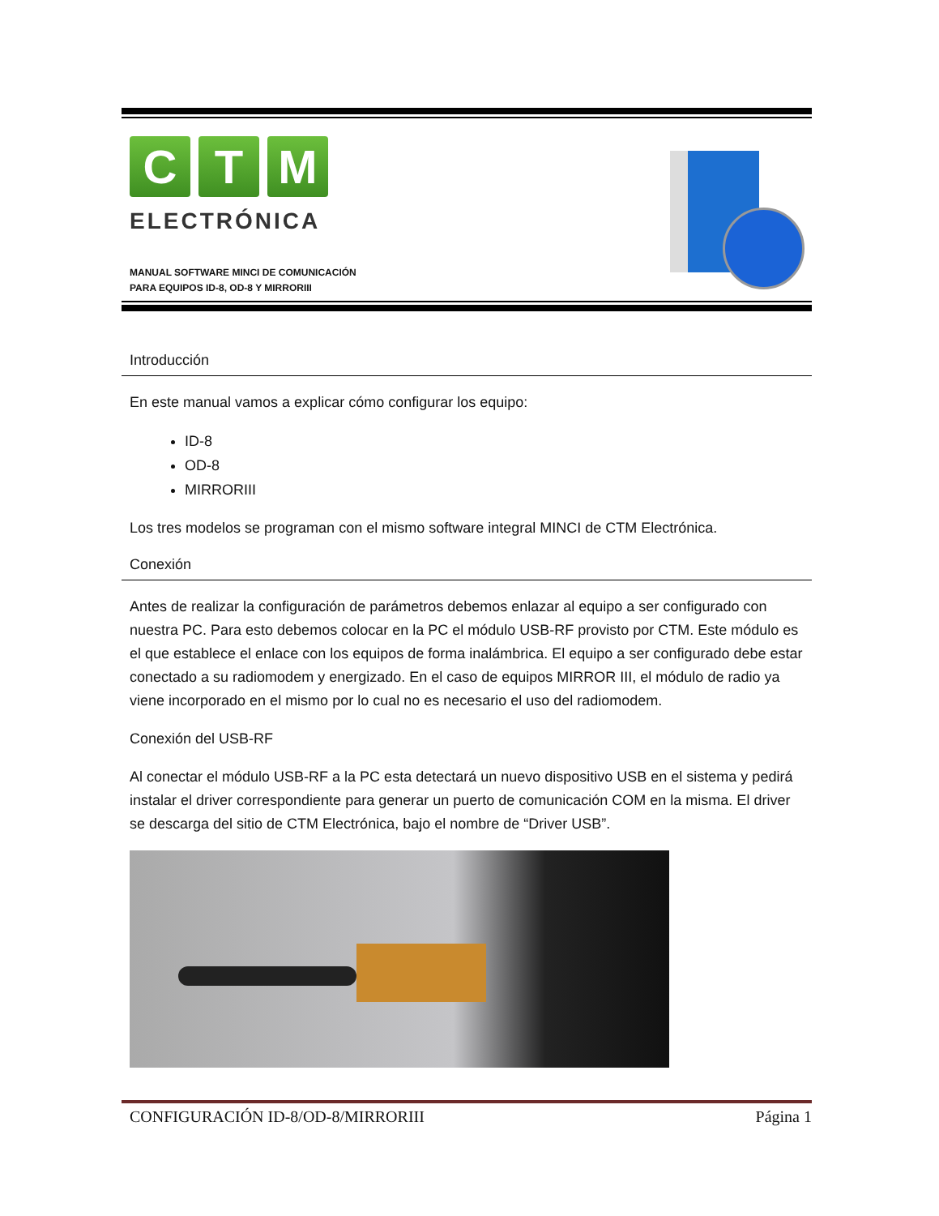C T M
ELECTRÓNICA
MANUAL SOFTWARE MINCI DE COMUNICACIÓN
PARA EQUIPOS ID-8, OD-8 Y MIRRORIII
Introducción
En este manual vamos a explicar cómo configurar los equipo:
ID-8
OD-8
MIRRORIII
Los tres modelos se programan con el mismo software integral MINCI de CTM Electrónica.
Conexión
Antes de realizar la configuración de parámetros debemos enlazar al equipo a ser configurado con nuestra PC. Para esto debemos colocar en la PC el módulo USB-RF provisto por CTM. Este módulo es el que establece el enlace con los equipos de forma inalámbrica. El equipo a ser configurado debe estar conectado a su radiomodem y energizado. En el caso de equipos MIRROR III, el módulo de radio ya viene incorporado en el mismo por lo cual no es necesario el uso del radiomodem.
Conexión del USB-RF
Al conectar el módulo USB-RF a la PC esta detectará un nuevo dispositivo USB en el sistema y pedirá instalar el driver correspondiente para generar un puerto de comunicación COM en la misma. El driver se descarga del sitio de CTM Electrónica, bajo el nombre de “Driver USB”.
CONFIGURACIÓN ID-8/OD-8/MIRRORIII Página 1